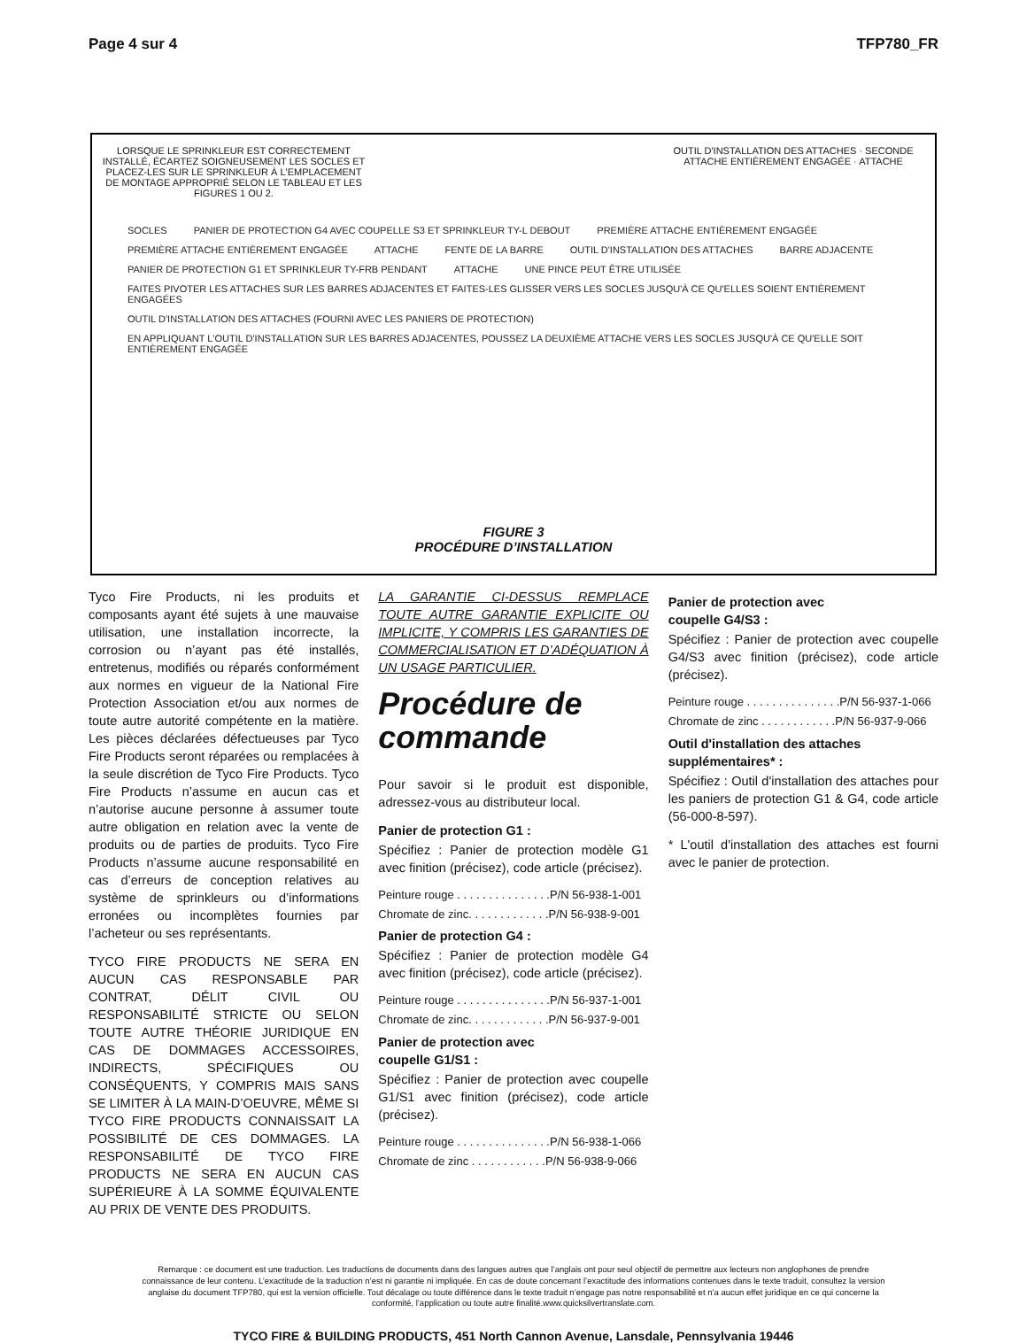Page 4 sur 4 TFP780_FR
LORSQUE LE SPRINKLEUR EST CORRECTEMENT INSTALLÉ, ÉCARTEZ SOIGNEUSEMENT LES SOCLES ET PLACEZ-LES SUR LE SPRINKLEUR À L'EMPLACEMENT DE MONTAGE APPROPRIÉ SELON LE TABLEAU ET LES FIGURES 1 OU 2.
OUTIL D'INSTALLATION DES ATTACHES · SECONDE ATTACHE ENTIÈREMENT ENGAGÉE · ATTACHE
SOCLES PANIER DE PROTECTION G4 AVEC COUPELLE S3 ET SPRINKLEUR TY-L DEBOUT PREMIÈRE ATTACHE ENTIÈREMENT ENGAGÉE PREMIÈRE ATTACHE ENTIÈREMENT ENGAGÉE ATTACHE FENTE DE LA BARRE OUTIL D'INSTALLATION DES ATTACHES BARRE ADJACENTE PANIER DE PROTECTION G1 ET SPRINKLEUR TY-FRB PENDANT ATTACHE UNE PINCE PEUT ÊTRE UTILISÉE FAITES PIVOTER LES ATTACHES SUR LES BARRES ADJACENTES ET FAITES-LES GLISSER VERS LES SOCLES JUSQU'À CE QU'ELLES SOIENT ENTIÈREMENT ENGAGÉES OUTIL D'INSTALLATION DES ATTACHES (FOURNI AVEC LES PANIERS DE PROTECTION) EN APPLIQUANT L'OUTIL D'INSTALLATION SUR LES BARRES ADJACENTES, POUSSEZ LA DEUXIÈME ATTACHE VERS LES SOCLES JUSQU'À CE QU'ELLE SOIT ENTIÈREMENT ENGAGÉE
FIGURE 3
PROCÉDURE D’INSTALLATION
Tyco Fire Products, ni les produits et composants ayant été sujets à une mauvaise utilisation, une installation incorrecte, la corrosion ou n’ayant pas été installés, entretenus, modifiés ou réparés conformément aux normes en vigueur de la National Fire Protection Association et/ou aux normes de toute autre autorité compétente en la matière. Les pièces déclarées défectueuses par Tyco Fire Products seront réparées ou remplacées à la seule discrétion de Tyco Fire Products. Tyco Fire Products n’assume en aucun cas et n’autorise aucune personne à assumer toute autre obligation en relation avec la vente de produits ou de parties de produits. Tyco Fire Products n’assume aucune responsabilité en cas d’erreurs de conception relatives au système de sprinkleurs ou d’informations erronées ou incomplètes fournies par l’acheteur ou ses représentants.
TYCO FIRE PRODUCTS NE SERA EN AUCUN CAS RESPONSABLE PAR CONTRAT, DÉLIT CIVIL OU RESPONSABILITÉ STRICTE OU SELON TOUTE AUTRE THÉORIE JURIDIQUE EN CAS DE DOMMAGES ACCESSOIRES, INDIRECTS, SPÉCIFIQUES OU CONSÉQUENTS, Y COMPRIS MAIS SANS SE LIMITER À LA MAIN-D’OEUVRE, MÊME SI TYCO FIRE PRODUCTS CONNAISSAIT LA POSSIBILITÉ DE CES DOMMAGES. LA RESPONSABILITÉ DE TYCO FIRE PRODUCTS NE SERA EN AUCUN CAS SUPÉRIEURE À LA SOMME ÉQUIVALENTE AU PRIX DE VENTE DES PRODUITS.
LA GARANTIE CI-DESSUS REMPLACE TOUTE AUTRE GARANTIE EXPLICITE OU IMPLICITE, Y COMPRIS LES GARANTIES DE COMMERCIALISATION ET D’ADÉQUATION À UN USAGE PARTICULIER.
Procédure de commande
Pour savoir si le produit est disponible, adressez-vous au distributeur local.
Panier de protection G1 :
Spécifiez : Panier de protection modèle G1 avec finition (précisez), code article (précisez).
Peinture rouge . . . . . . . . . . . . . . .P/N 56-938-1-001
Chromate de zinc. . . . . . . . . . . . .P/N 56-938-9-001
Panier de protection G4 :
Spécifiez : Panier de protection modèle G4 avec finition (précisez), code article (précisez).
Peinture rouge . . . . . . . . . . . . . . .P/N 56-937-1-001
Chromate de zinc. . . . . . . . . . . . .P/N 56-937-9-001
Panier de protection avec
coupelle G1/S1 :
Spécifiez : Panier de protection avec coupelle G1/S1 avec finition (précisez), code article (précisez).
Peinture rouge . . . . . . . . . . . . . . .P/N 56-938-1-066
Chromate de zinc . . . . . . . . . . . .P/N 56-938-9-066
Panier de protection avec
coupelle G4/S3 :
Spécifiez : Panier de protection avec coupelle G4/S3 avec finition (précisez), code article (précisez).
Peinture rouge . . . . . . . . . . . . . . .P/N 56-937-1-066
Chromate de zinc . . . . . . . . . . . .P/N 56-937-9-066
Outil d'installation des attaches supplémentaires* :
Spécifiez : Outil d'installation des attaches pour les paniers de protection G1 & G4, code article (56-000-8-597).
* L'outil d'installation des attaches est fourni avec le panier de protection.
Remarque : ce document est une traduction. Les traductions de documents dans des langues autres que l’anglais ont pour seul objectif de permettre aux lecteurs non anglophones de prendre connaissance de leur contenu. L’exactitude de la traduction n’est ni garantie ni impliquée. En cas de doute concernant l’exactitude des informations contenues dans le texte traduit, consultez la version anglaise du document TFP780, qui est la version officielle. Tout décalage ou toute différence dans le texte traduit n’engage pas notre responsabilité et n’a aucun effet juridique en ce qui concerne la conformité, l’application ou toute autre finalité.www.quicksilvertranslate.com.
TYCO FIRE & BUILDING PRODUCTS, 451 North Cannon Avenue, Lansdale, Pennsylvania 19446